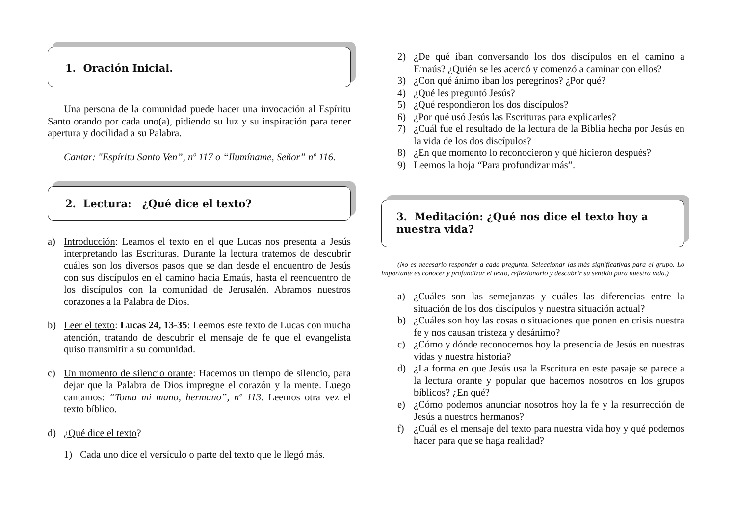1. Oración Inicial.
Una persona de la comunidad puede hacer una invocación al Espíritu Santo orando por cada uno(a), pidiendo su luz y su inspiración para tener apertura y docilidad a su Palabra.
Cantar: "Espíritu Santo Ven”, nº 117 o “Ilumíname, Señor” nº 116.
2. Lectura: ¿Qué dice el texto?
a) Introducción: Leamos el texto en el que Lucas nos presenta a Jesús interpretando las Escrituras. Durante la lectura tratemos de descubrir cuáles son los diversos pasos que se dan desde el encuentro de Jesús con sus discípulos en el camino hacia Emaús, hasta el reencuentro de los discípulos con la comunidad de Jerusalén. Abramos nuestros corazones a la Palabra de Dios.
b) Leer el texto: Lucas 24, 13-35: Leemos este texto de Lucas con mucha atención, tratando de descubrir el mensaje de fe que el evangelista quiso transmitir a su comunidad.
c) Un momento de silencio orante: Hacemos un tiempo de silencio, para dejar que la Palabra de Dios impregne el corazón y la mente. Luego cantamos: “Toma mi mano, hermano”, nº 113. Leemos otra vez el texto bíblico.
d) ¿Qué dice el texto?
1) Cada uno dice el versículo o parte del texto que le llegó más.
2) ¿De qué iban conversando los dos discípulos en el camino a Emaús? ¿Quién se les acercó y comenzó a caminar con ellos?
3) ¿Con qué ánimo iban los peregrinos? ¿Por qué?
4) ¿Qué les preguntó Jesús?
5) ¿Qué respondieron los dos discípulos?
6) ¿Por qué usó Jesús las Escrituras para explicarles?
7) ¿Cuál fue el resultado de la lectura de la Biblia hecha por Jesús en la vida de los dos discípulos?
8) ¿En que momento lo reconocieron y qué hicieron después?
9) Leemos la hoja “Para profundizar más”.
3. Meditación: ¿Qué nos dice el texto hoy a nuestra vida?
(No es necesario responder a cada pregunta. Seleccionar las más significativas para el grupo. Lo importante es conocer y profundizar el texto, reflexionarlo y descubrir su sentido para nuestra vida.)
a) ¿Cuáles son las semejanzas y cuáles las diferencias entre la situación de los dos discípulos y nuestra situación actual?
b) ¿Cuáles son hoy las cosas o situaciones que ponen en crisis nuestra fe y nos causan tristeza y desánimo?
c) ¿Cómo y dónde reconocemos hoy la presencia de Jesús en nuestras vidas y nuestra historia?
d) ¿La forma en que Jesús usa la Escritura en este pasaje se parece a la lectura orante y popular que hacemos nosotros en los grupos bíblicos? ¿En qué?
e) ¿Cómo podemos anunciar nosotros hoy la fe y la resurrección de Jesús a nuestros hermanos?
f) ¿Cuál es el mensaje del texto para nuestra vida hoy y qué podemos hacer para que se haga realidad?